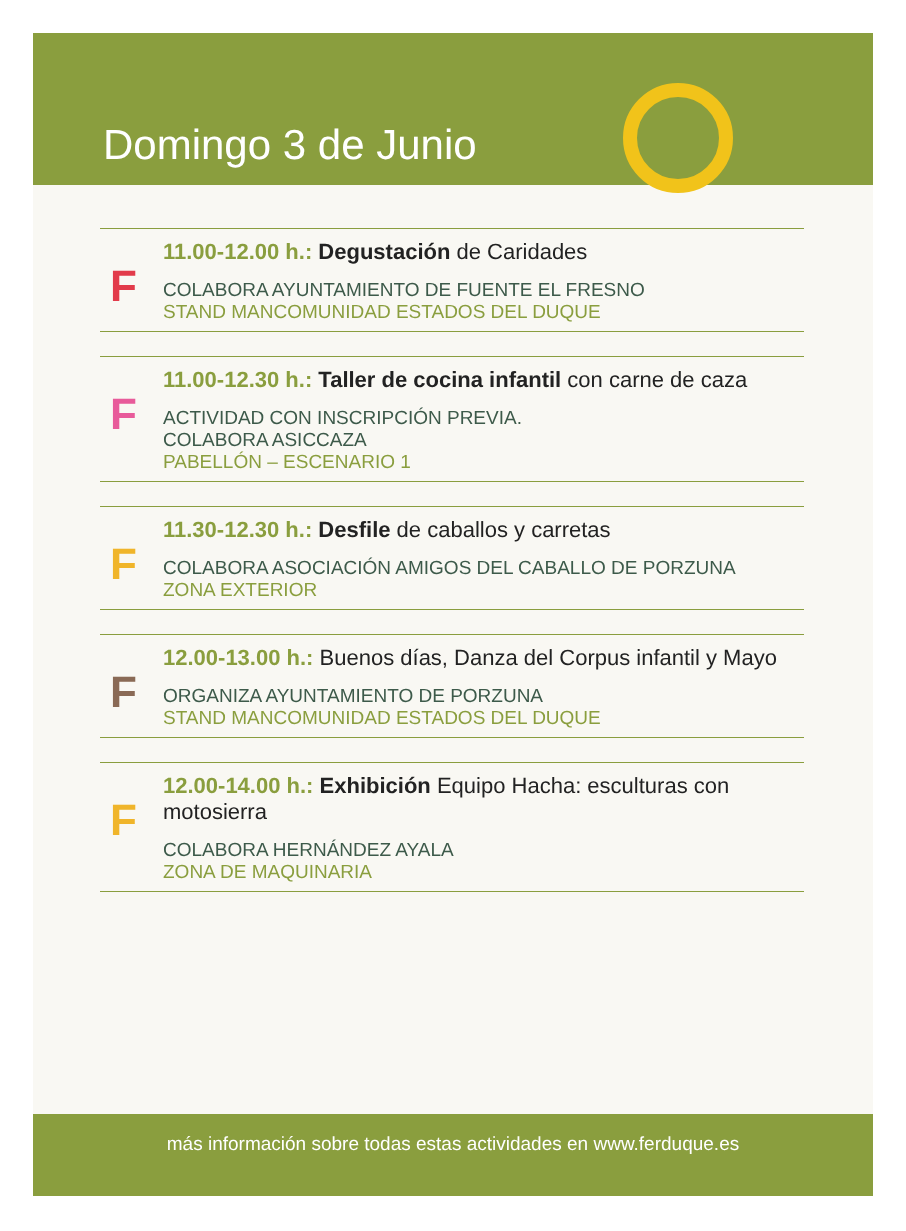Domingo 3 de Junio
F
11.00-12.00 h.: Degustación de Caridades
COLABORA AYUNTAMIENTO DE FUENTE EL FRESNO
STAND MANCOMUNIDAD ESTADOS DEL DUQUE
F
11.00-12.30 h.: Taller de cocina infantil con carne de caza
ACTIVIDAD CON INSCRIPCIÓN PREVIA.
COLABORA ASICCAZA
PABELLÓN – ESCENARIO 1
F
11.30-12.30 h.: Desfile de caballos y carretas
COLABORA ASOCIACIÓN AMIGOS DEL CABALLO DE PORZUNA
ZONA EXTERIOR
F
12.00-13.00 h.: Buenos días, Danza del Corpus infantil y Mayo
ORGANIZA AYUNTAMIENTO DE PORZUNA
STAND MANCOMUNIDAD ESTADOS DEL DUQUE
F
12.00-14.00 h.: Exhibición Equipo Hacha: esculturas con motosierra
COLABORA HERNÁNDEZ AYALA
ZONA DE MAQUINARIA
más información sobre todas estas actividades en www.ferduque.es